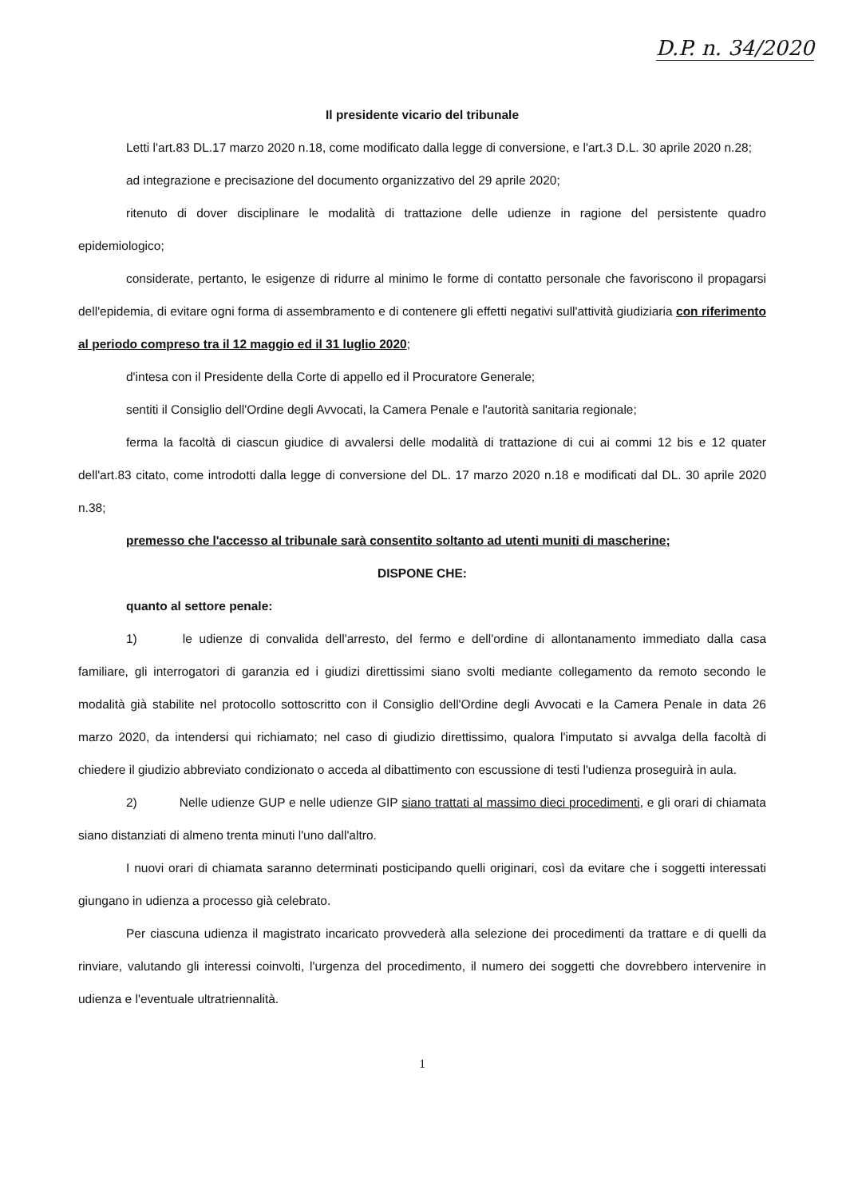D.P. n. 34/2020
Il presidente vicario del tribunale
Letti l'art.83 DL.17 marzo 2020 n.18, come modificato dalla legge di conversione, e l'art.3 D.L. 30 aprile 2020 n.28;
ad integrazione e precisazione del documento organizzativo del 29 aprile 2020;
ritenuto di dover disciplinare le modalità di trattazione delle udienze in ragione del persistente quadro epidemiologico;
considerate, pertanto, le esigenze di ridurre al minimo le forme di contatto personale che favoriscono il propagarsi dell'epidemia, di evitare ogni forma di assembramento e di contenere gli effetti negativi sull'attività giudiziaria con riferimento al periodo compreso tra il 12 maggio ed il 31 luglio 2020;
d'intesa con il Presidente della Corte di appello ed il Procuratore Generale;
sentiti il Consiglio dell'Ordine degli Avvocati, la Camera Penale e l'autorità sanitaria regionale;
ferma la facoltà di ciascun giudice di avvalersi delle modalità di trattazione di cui ai commi 12 bis e 12 quater dell'art.83 citato, come introdotti dalla legge di conversione del DL. 17 marzo 2020 n.18 e modificati dal DL. 30 aprile 2020 n.38;
premesso che l'accesso al tribunale sarà consentito soltanto ad utenti muniti di mascherine;
DISPONE CHE:
quanto al settore penale:
1) le udienze di convalida dell'arresto, del fermo e dell'ordine di allontanamento immediato dalla casa familiare, gli interrogatori di garanzia ed i giudizi direttissimi siano svolti mediante collegamento da remoto secondo le modalità già stabilite nel protocollo sottoscritto con il Consiglio dell'Ordine degli Avvocati e la Camera Penale in data 26 marzo 2020, da intendersi qui richiamato; nel caso di giudizio direttissimo, qualora l'imputato si avvalga della facoltà di chiedere il giudizio abbreviato condizionato o acceda al dibattimento con escussione di testi l'udienza proseguirà in aula.
2) Nelle udienze GUP e nelle udienze GIP siano trattati al massimo dieci procedimenti, e gli orari di chiamata siano distanziati di almeno trenta minuti l'uno dall'altro.
I nuovi orari di chiamata saranno determinati posticipando quelli originari, così da evitare che i soggetti interessati giungano in udienza a processo già celebrato.
Per ciascuna udienza il magistrato incaricato provvederà alla selezione dei procedimenti da trattare e di quelli da rinviare, valutando gli interessi coinvolti, l'urgenza del procedimento, il numero dei soggetti che dovrebbero intervenire in udienza e l'eventuale ultratriennalità.
1